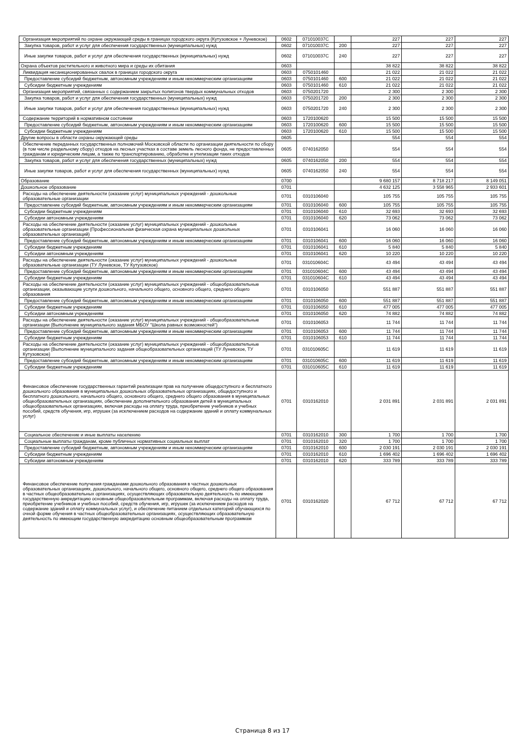| Организация мероприятий по охране окружающей среды в границах городского округа (Кутузовское + Луневское) | 0602 | 071010037С | | 227 | 227 | 227 |
| Закупка товаров, работ и услуг для обеспечения государственных (муниципальных) нужд | 0602 | 071010037С | 200 | 227 | 227 | 227 |
| Иные закупки товаров, работ и услуг для обеспечения государственных (муниципальных) нужд | 0602 | 071010037С | 240 | 227 | 227 | 227 |
| Охрана объектов растительного и животного мира и среды их обитания | 0603 | | | 38 822 | 38 822 | 38 822 |
| Ликвидация несанкционированных свалок в границах городского округа | 0603 | 0750101460 | | 21 022 | 21 022 | 21 022 |
| Предоставление субсидий бюджетным, автономным учреждениям и иным некоммерческим организациям | 0603 | 0750101460 | 600 | 21 022 | 21 022 | 21 022 |
| Субсидии бюджетным учреждениям | 0603 | 0750101460 | 610 | 21 022 | 21 022 | 21 022 |
| Организация мероприятий, связанных с содержанием закрытых полигонов твердых коммунальных отходов | 0603 | 0750201720 | | 2 300 | 2 300 | 2 300 |
| Закупка товаров, работ и услуг для обеспечения государственных (муниципальных) нужд | 0603 | 0750201720 | 200 | 2 300 | 2 300 | 2 300 |
| Иные закупки товаров, работ и услуг для обеспечения государственных (муниципальных) нужд | 0603 | 0750201720 | 240 | 2 300 | 2 300 | 2 300 |
| Содержание территорий в нормативном состоянии | 0603 | 1720100620 | | 15 500 | 15 500 | 15 500 |
| Предоставление субсидий бюджетным, автономным учреждениям и иным некоммерческим организациям | 0603 | 1720100620 | 600 | 15 500 | 15 500 | 15 500 |
| Субсидии бюджетным учреждениям | 0603 | 1720100620 | 610 | 15 500 | 15 500 | 15 500 |
| Другие вопросы в области охраны окружающей среды | 0605 | | | 554 | 554 | 554 |
| Обеспечение переданных государственных полномочий Московской области по организации деятельности по сбору (в том числе раздельному сбору) отходов на лесных участках в составе земель лесного фонда, не предоставленных гражданам и юридическим лицам, а также по транспортированию, обработке и утилизации таких отходов | 0605 | 0740162050 | | 554 | 554 | 554 |
| Закупка товаров, работ и услуг для обеспечения государственных (муниципальных) нужд | 0605 | 0740162050 | 200 | 554 | 554 | 554 |
| Иные закупки товаров, работ и услуг для обеспечения государственных (муниципальных) нужд | 0605 | 0740162050 | 240 | 554 | 554 | 554 |
| Образование | 0700 | | | 9 680 157 | 8 718 217 | 8 149 051 |
| Дошкольное образование | 0701 | | | 4 632 125 | 3 558 965 | 2 933 601 |
| Расходы на обеспечение деятельности (оказание услуг) муниципальных учреждений - дошкольные образовательные организации | 0701 | 0310106040 | | 105 755 | 105 755 | 105 755 |
| Предоставление субсидий бюджетным, автономным учреждениям и иным некоммерческим организациям | 0701 | 0310106040 | 600 | 105 755 | 105 755 | 105 755 |
| Субсидии бюджетным учреждениям | 0701 | 0310106040 | 610 | 32 693 | 32 693 | 32 693 |
| Субсидии автономным учреждениям | 0701 | 0310106040 | 620 | 73 062 | 73 062 | 73 062 |
| Расходы на обеспечение деятельности (оказание услуг) муниципальных учреждений - дошкольные образовательные организации (Профессиональная физическая охрана муниципальных дошкольных образовательных организаций) | 0701 | 0310106041 | | 16 060 | 16 060 | 16 060 |
| Предоставление субсидий бюджетным, автономным учреждениям и иным некоммерческим организациям | 0701 | 0310106041 | 600 | 16 060 | 16 060 | 16 060 |
| Субсидии бюджетным учреждениям | 0701 | 0310106041 | 610 | 5 840 | 5 840 | 5 840 |
| Субсидии автономным учреждениям | 0701 | 0310106041 | 620 | 10 220 | 10 220 | 10 220 |
| Расходы на обеспечение деятельности (оказание услуг) муниципальных учреждений - дошкольные образовательные организации (ТУ Луневское, ТУ Кутузовское) | 0701 | 031010604С | | 43 494 | 43 494 | 43 494 |
| Предоставление субсидий бюджетным, автономным учреждениям и иным некоммерческим организациям | 0701 | 031010604С | 600 | 43 494 | 43 494 | 43 494 |
| Субсидии бюджетным учреждениям | 0701 | 031010604С | 610 | 43 494 | 43 494 | 43 494 |
| Расходы на обеспечение деятельности (оказание услуг) муниципальных учреждений - общеобразовательные организации, оказывающие услуги дошкольного, начального общего, основного общего, среднего общего образования | 0701 | 0310106050 | | 551 887 | 551 887 | 551 887 |
| Предоставление субсидий бюджетным, автономным учреждениям и иным некоммерческим организациям | 0701 | 0310106050 | 600 | 551 887 | 551 887 | 551 887 |
| Субсидии бюджетным учреждениям | 0701 | 0310106050 | 610 | 477 005 | 477 005 | 477 005 |
| Субсидии автономным учреждениям | 0701 | 0310106050 | 620 | 74 882 | 74 882 | 74 882 |
| Расходы на обеспечение деятельности (оказание услуг) муниципальных учреждений - общеобразовательные организации (Выполнение муниципального задания МБОУ "Школа равных возможностей") | 0701 | 0310106053 | | 11 744 | 11 744 | 11 744 |
| Предоставление субсидий бюджетным, автономным учреждениям и иным некоммерческим организациям | 0701 | 0310106053 | 600 | 11 744 | 11 744 | 11 744 |
| Субсидии бюджетным учреждениям | 0701 | 0310106053 | 610 | 11 744 | 11 744 | 11 744 |
| Расходы на обеспечение деятельности (оказание услуг) муниципальных учреждений - общеобразовательные организации (Выполнение муниципального задания общеобразовательных организаций (ТУ Луневское, ТУ Кутузовское) | 0701 | 031010605С | | 11 619 | 11 619 | 11 619 |
| Предоставление субсидий бюджетным, автономным учреждениям и иным некоммерческим организациям | 0701 | 031010605С | 600 | 11 619 | 11 619 | 11 619 |
| Субсидии бюджетным учреждениям | 0701 | 031010605С | 610 | 11 619 | 11 619 | 11 619 |
| Финансовое обеспечение государственных гарантий реализации прав на получение общедоступного и бесплатного дошкольного образования в муниципальных дошкольных образовательных организациях, общедоступного и бесплатного дошкольного, начального общего, основного общего, среднего общего образования в муниципальных общеобразовательных организациях, обеспечение дополнительного образования детей в муниципальных общеобразовательных организациях, включая расходы на оплату труда, приобретение учебников и учебных пособий, средств обучения, игр, игрушек (за исключением расходов на содержание зданий и оплату коммунальных услуг) | 0701 | 0310162010 | | 2 031 891 | 2 031 891 | 2 031 891 |
| Социальное обеспечение и иные выплаты населению | 0701 | 0310162010 | 300 | 1 700 | 1 700 | 1 700 |
| Социальные выплаты гражданам, кроме публичных нормативных социальных выплат | 0701 | 0310162010 | 320 | 1 700 | 1 700 | 1 700 |
| Предоставление субсидий бюджетным, автономным учреждениям и иным некоммерческим организациям | 0701 | 0310162010 | 600 | 2 030 191 | 2 030 191 | 2 030 191 |
| Субсидии бюджетным учреждениям | 0701 | 0310162010 | 610 | 1 696 402 | 1 696 402 | 1 696 402 |
| Субсидии автономным учреждениям | 0701 | 0310162010 | 620 | 333 789 | 333 789 | 333 789 |
| Финансовое обеспечение получения гражданами дошкольного образования в частных дошкольных образовательных организациях, дошкольного, начального общего, основного общего, среднего общего образования в частных общеобразовательных организациях, осуществляющих образовательную деятельность по имеющим государственную аккредитацию основным общеобразовательным программам, включая расходы на оплату труда, приобретение учебников и учебных пособий, средств обучения, игр, игрушек (за исключением расходов на содержание зданий и оплату коммунальных услуг), и обеспечение питанием отдельных категорий обучающихся по очной форме обучения в частных общеобразовательных организациях, осуществляющих образовательную деятельность по имеющим государственную аккредитацию основным общеобразовательным программам | 0701 | 0310162020 | | 67 712 | 67 712 | 67 712 |
Страница 8 из 17